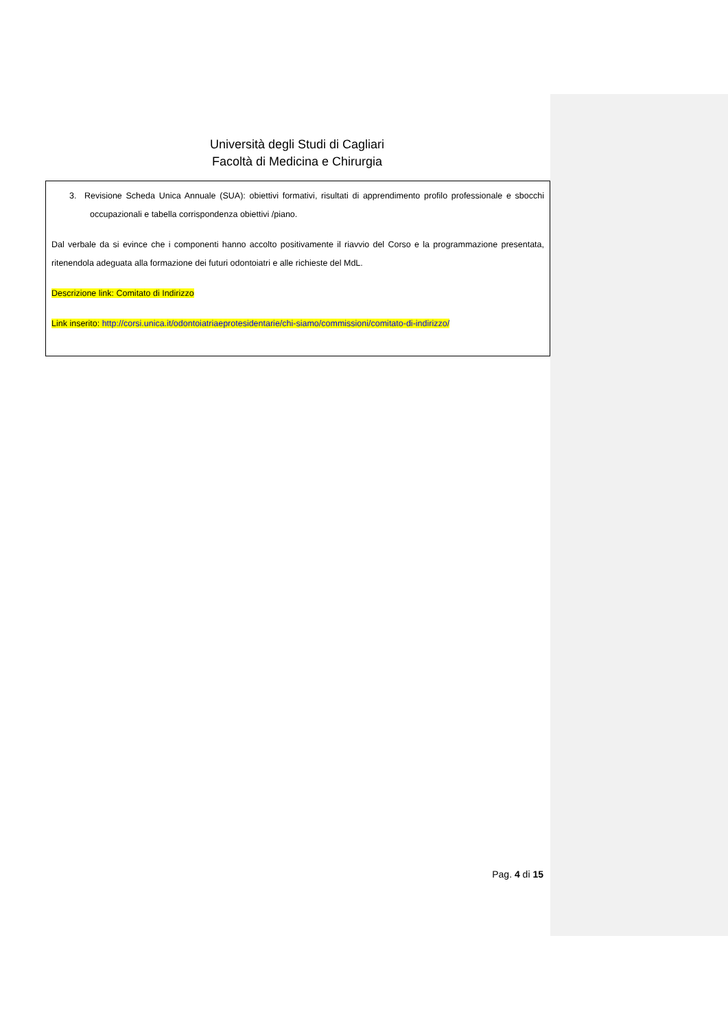Università degli Studi di Cagliari
Facoltà di Medicina e Chirurgia
3. Revisione Scheda Unica Annuale (SUA): obiettivi formativi, risultati di apprendimento profilo professionale e sbocchi occupazionali e tabella corrispondenza obiettivi /piano.
Dal verbale da si evince che i componenti hanno accolto positivamente il riavvio del Corso e la programmazione presentata, ritenendola adeguata alla formazione dei futuri odontoiatri e alle richieste del MdL.
Descrizione link: Comitato di Indirizzo
Link inserito: http://corsi.unica.it/odontoiatriaeprotesidentarie/chi-siamo/commissioni/comitato-di-indirizzo/
Pag. 4 di 15